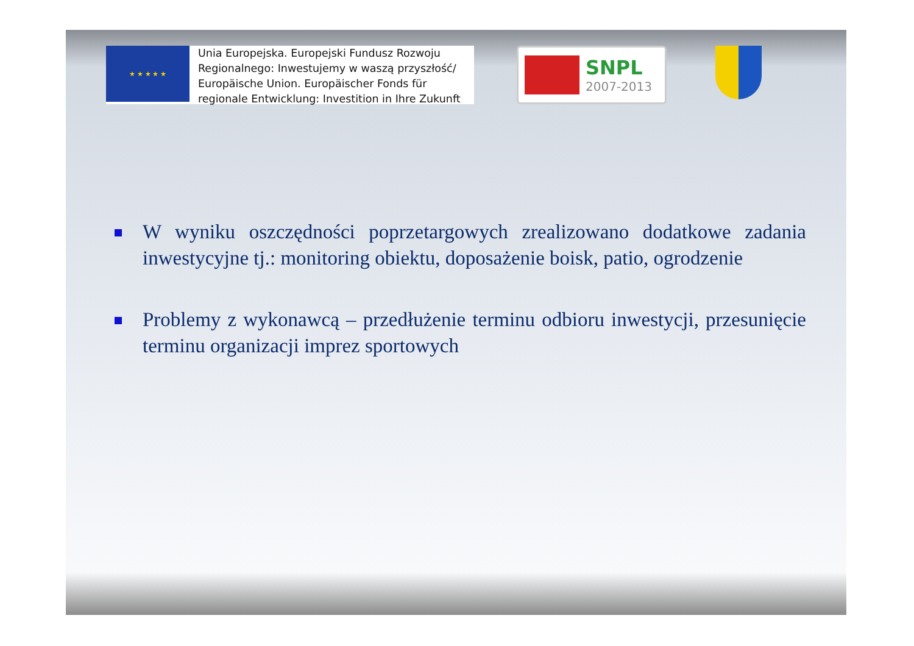★ ★ ★ ★ ★
Unia Europejska. Europejski Fundusz Rozwoju
Regionalnego: Inwestujemy w waszą przyszłość/
Europäische Union. Europäischer Fonds für
regionale Entwicklung: Investition in Ihre Zukunft
SNPL
2007-2013
W wyniku oszczędności poprzetargowych zrealizowano dodatkowe zadania inwestycyjne tj.: monitoring obiektu, doposażenie boisk, patio, ogrodzenie
Problemy z wykonawcą – przedłużenie terminu odbioru inwestycji, przesunięcie terminu organizacji imprez sportowych